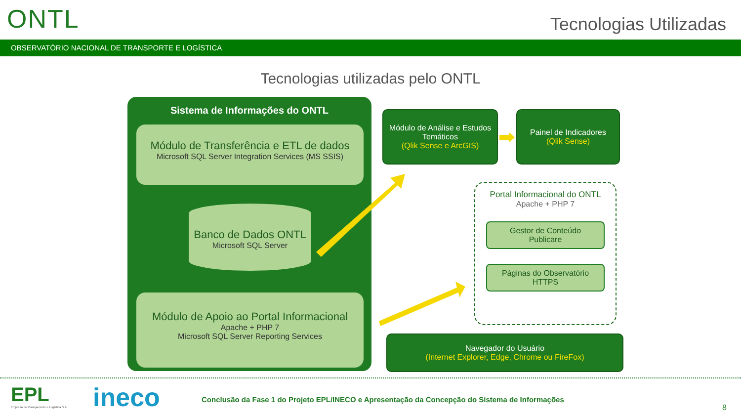ONTL Tecnologias Utilizadas
OBSERVATÓRIO NACIONAL DE TRANSPORTE E LOGÍSTICA
Tecnologias utilizadas pelo ONTL
Sistema de Informações do ONTL
Módulo de Transferência e ETL de dados
Microsoft SQL Server Integration Services (MS SSIS)
Banco de Dados ONTL
Microsoft SQL Server
Módulo de Apoio ao Portal Informacional
Apache + PHP 7
Microsoft SQL Server Reporting Services
Módulo de Análise e Estudos Temáticos
(Qlik Sense e ArcGIS)
Painel de Indicadores
(Qlik Sense)
Portal Informacional do ONTL
Apache + PHP 7
Gestor de Conteúdo
Publicare
Páginas do Observatório
HTTPS
Navegador do Usuário
(Internet Explorer, Edge, Chrome ou FireFox)
EPL
Empresa de Planejamento e Logística S.A.
ineco
Conclusão da Fase 1 do Projeto EPL/INECO e Apresentação da Concepção do Sistema de Informações
8